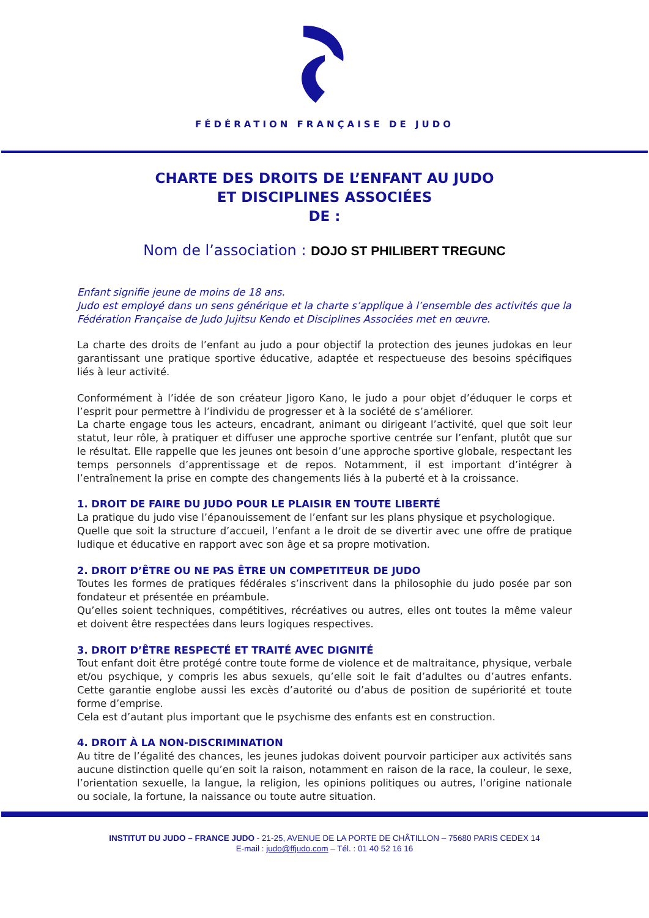FÉDÉRATION FRANÇAISE DE JUDO
CHARTE DES DROITS DE L’ENFANT AU JUDO
ET DISCIPLINES ASSOCIÉES
DE :
Nom de l’association : DOJO ST PHILIBERT TREGUNC
Enfant signifie jeune de moins de 18 ans.
Judo est employé dans un sens générique et la charte s’applique à l’ensemble des activités que la Fédération Française de Judo Jujitsu Kendo et Disciplines Associées met en œuvre.
La charte des droits de l’enfant au judo a pour objectif la protection des jeunes judokas en leur garantissant une pratique sportive éducative, adaptée et respectueuse des besoins spécifiques liés à leur activité.
Conformément à l’idée de son créateur Jigoro Kano, le judo a pour objet d’éduquer le corps et l’esprit pour permettre à l’individu de progresser et à la société de s’améliorer.
La charte engage tous les acteurs, encadrant, animant ou dirigeant l’activité, quel que soit leur statut, leur rôle, à pratiquer et diffuser une approche sportive centrée sur l’enfant, plutôt que sur le résultat. Elle rappelle que les jeunes ont besoin d’une approche sportive globale, respectant les temps personnels d’apprentissage et de repos. Notamment, il est important d’intégrer à l’entraînement la prise en compte des changements liés à la puberté et à la croissance.
1. DROIT DE FAIRE DU JUDO POUR LE PLAISIR EN TOUTE LIBERTÉ
La pratique du judo vise l’épanouissement de l’enfant sur les plans physique et psychologique.
Quelle que soit la structure d’accueil, l’enfant a le droit de se divertir avec une offre de pratique ludique et éducative en rapport avec son âge et sa propre motivation.
2. DROIT D’ÊTRE OU NE PAS ÊTRE UN COMPETITEUR DE JUDO
Toutes les formes de pratiques fédérales s’inscrivent dans la philosophie du judo posée par son fondateur et présentée en préambule.
Qu’elles soient techniques, compétitives, récréatives ou autres, elles ont toutes la même valeur et doivent être respectées dans leurs logiques respectives.
3. DROIT D’ÊTRE RESPECTÉ ET TRAITÉ AVEC DIGNITÉ
Tout enfant doit être protégé contre toute forme de violence et de maltraitance, physique, verbale et/ou psychique, y compris les abus sexuels, qu’elle soit le fait d’adultes ou d’autres enfants. Cette garantie englobe aussi les excès d’autorité ou d’abus de position de supériorité et toute forme d’emprise.
Cela est d’autant plus important que le psychisme des enfants est en construction.
4. DROIT À LA NON-DISCRIMINATION
Au titre de l’égalité des chances, les jeunes judokas doivent pourvoir participer aux activités sans aucune distinction quelle qu’en soit la raison, notamment en raison de la race, la couleur, le sexe, l’orientation sexuelle, la langue, la religion, les opinions politiques ou autres, l’origine nationale ou sociale, la fortune, la naissance ou toute autre situation.
INSTITUT DU JUDO – FRANCE JUDO - 21-25, AVENUE DE LA PORTE DE CHÂTILLON – 75680 PARIS CEDEX 14
E-mail : judo@ffjudo.com – Tél. : 01 40 52 16 16